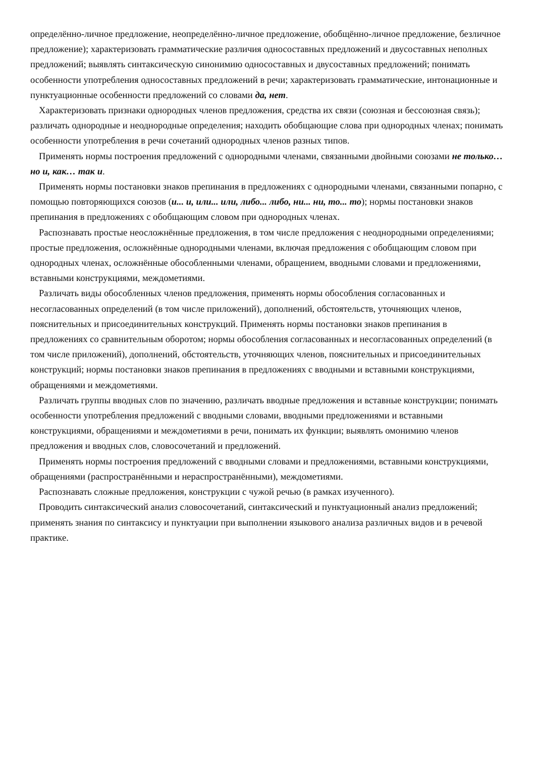определённо-личное предложение, неопределённо-личное предложение, обобщённо-личное предложение, безличное предложение); характеризовать грамматические различия односоставных предложений и двусоставных неполных предложений; выявлять синтаксическую синонимию односоставных и двусоставных предложений; понимать особенности употребления односоставных предложений в речи; характеризовать грамматические, интонационные и пунктуационные особенности предложений со словами да, нет.
Характеризовать признаки однородных членов предложения, средства их связи (союзная и бессоюзная связь); различать однородные и неоднородные определения; находить обобщающие слова при однородных членах; понимать особенности употребления в речи сочетаний однородных членов разных типов.
Применять нормы построения предложений с однородными членами, связанными двойными союзами не только… но и, как… так и.
Применять нормы постановки знаков препинания в предложениях с однородными членами, связанными попарно, с помощью повторяющихся союзов (и... и, или... или, либо... либо, ни... ни, то... то); нормы постановки знаков препинания в предложениях с обобщающим словом при однородных членах.
Распознавать простые неосложнённые предложения, в том числе предложения с неоднородными определениями; простые предложения, осложнённые однородными членами, включая предложения с обобщающим словом при однородных членах, осложнённые обособленными членами, обращением, вводными словами и предложениями, вставными конструкциями, междометиями.
Различать виды обособленных членов предложения, применять нормы обособления согласованных и несогласованных определений (в том числе приложений), дополнений, обстоятельств, уточняющих членов, пояснительных и присоединительных конструкций. Применять нормы постановки знаков препинания в предложениях со сравнительным оборотом; нормы обособления согласованных и несогласованных определений (в том числе приложений), дополнений, обстоятельств, уточняющих членов, пояснительных и присоединительных конструкций; нормы постановки знаков препинания в предложениях с вводными и вставными конструкциями, обращениями и междометиями.
Различать группы вводных слов по значению, различать вводные предложения и вставные конструкции; понимать особенности употребления предложений с вводными словами, вводными предложениями и вставными конструкциями, обращениями и междометиями в речи, понимать их функции; выявлять омонимию членов предложения и вводных слов, словосочетаний и предложений.
Применять нормы построения предложений с вводными словами и предложениями, вставными конструкциями, обращениями (распространёнными и нераспространёнными), междометиями.
Распознавать сложные предложения, конструкции с чужой речью (в рамках изученного).
Проводить синтаксический анализ словосочетаний, синтаксический и пунктуационный анализ предложений; применять знания по синтаксису и пунктуации при выполнении языкового анализа различных видов и в речевой практике.